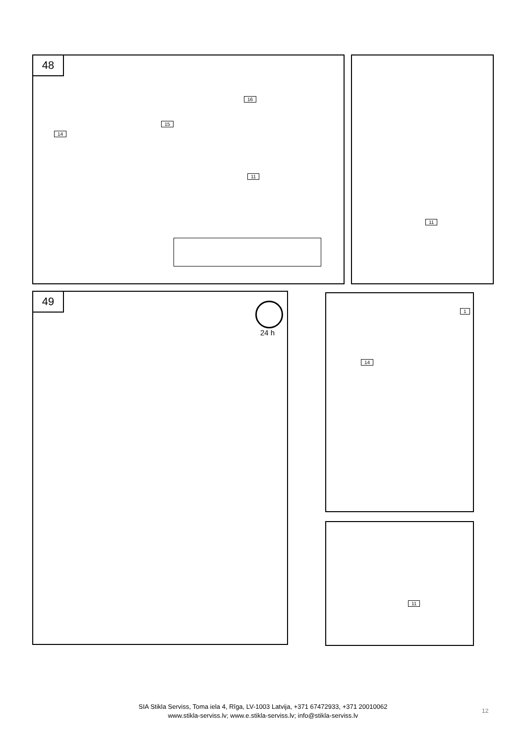48
14
15
16
11
11
49
24 h
1
14
11
SIA Stikla Serviss, Toma iela 4, Rīga, LV-1003 Latvija, +371 67472933, +371 20010062
www.stikla-serviss.lv; www.e.stikla-serviss.lv; info@stikla-serviss.lv
12